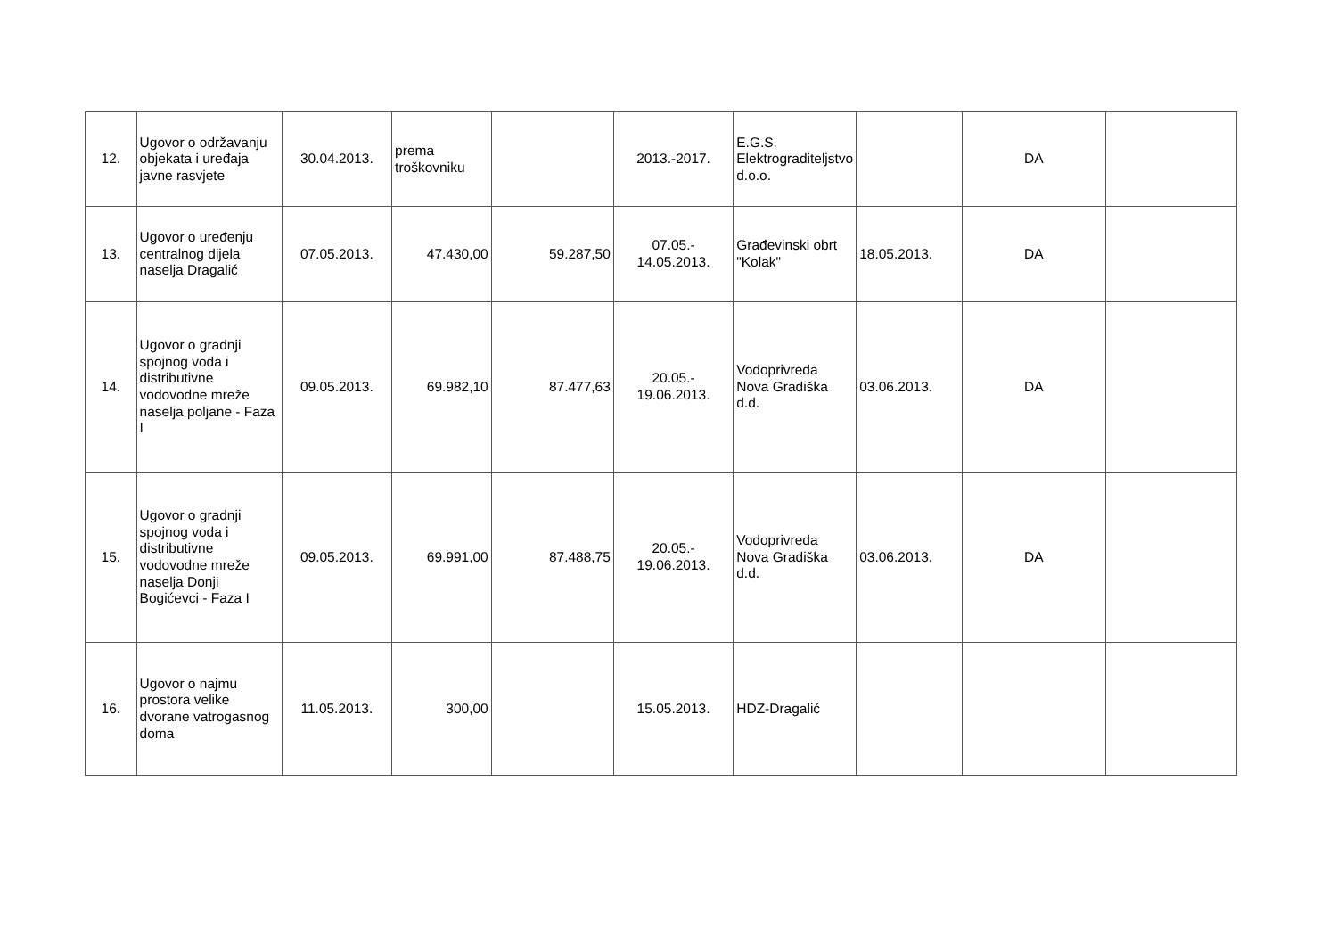| 12. | Ugovor o održavanju objekata i uređaja javne rasvjete | 30.04.2013. | prema troškovniku | | 2013.-2017. | E.G.S. Elektrograditeljstvo d.o.o. | | DA | |
| 13. | Ugovor o uređenju centralnog dijela naselja Dragalić | 07.05.2013. | 47.430,00 | 59.287,50 | 07.05.- 14.05.2013. | Građevinski obrt "Kolak" | 18.05.2013. | DA | |
| 14. | Ugovor o gradnji spojnog voda i distributivne vodovodne mreže naselja poljane - Faza I | 09.05.2013. | 69.982,10 | 87.477,63 | 20.05.- 19.06.2013. | Vodoprivreda Nova Gradiška d.d. | 03.06.2013. | DA | |
| 15. | Ugovor o gradnji spojnog voda i distributivne vodovodne mreže naselja Donji Bogićevci - Faza I | 09.05.2013. | 69.991,00 | 87.488,75 | 20.05.- 19.06.2013. | Vodoprivreda Nova Gradiška d.d. | 03.06.2013. | DA | |
| 16. | Ugovor o najmu prostora velike dvorane vatrogasnog doma | 11.05.2013. | 300,00 | | 15.05.2013. | HDZ-Dragalić | | | |